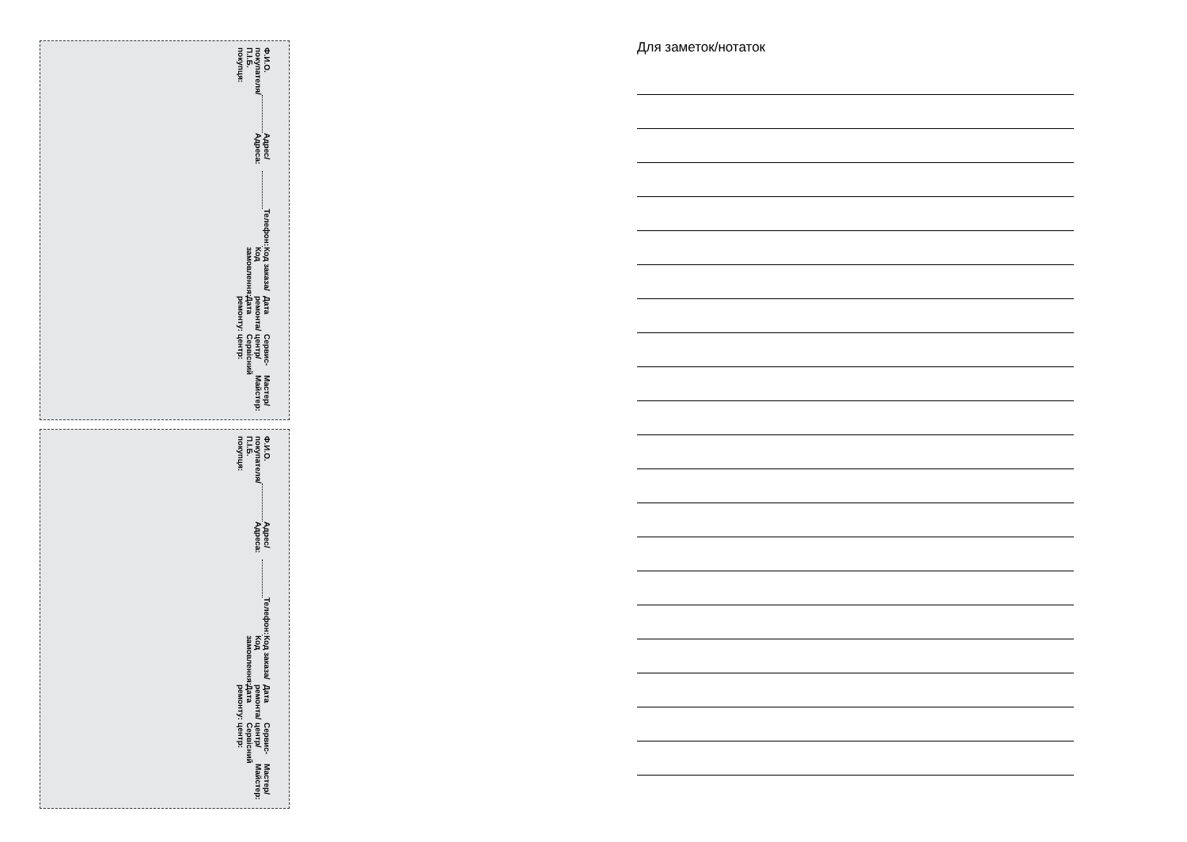Ф.И.О. покупателя/П.І.Б. покупця:
Адрес/Адреса:
Телефон:
Код заказа/Код замовлення:
Дата ремонта/Дата ремонту:
Сервис-центр/Сервісний центр:
Мастер/Майстер:
Ф.И.О. покупателя/П.І.Б. покупця:
Адрес/Адреса:
Телефон:
Код заказа/Код замовлення:
Дата ремонта/Дата ремонту:
Сервис-центр/Сервісний центр:
Мастер/Майстер:
Для заметок/нотаток